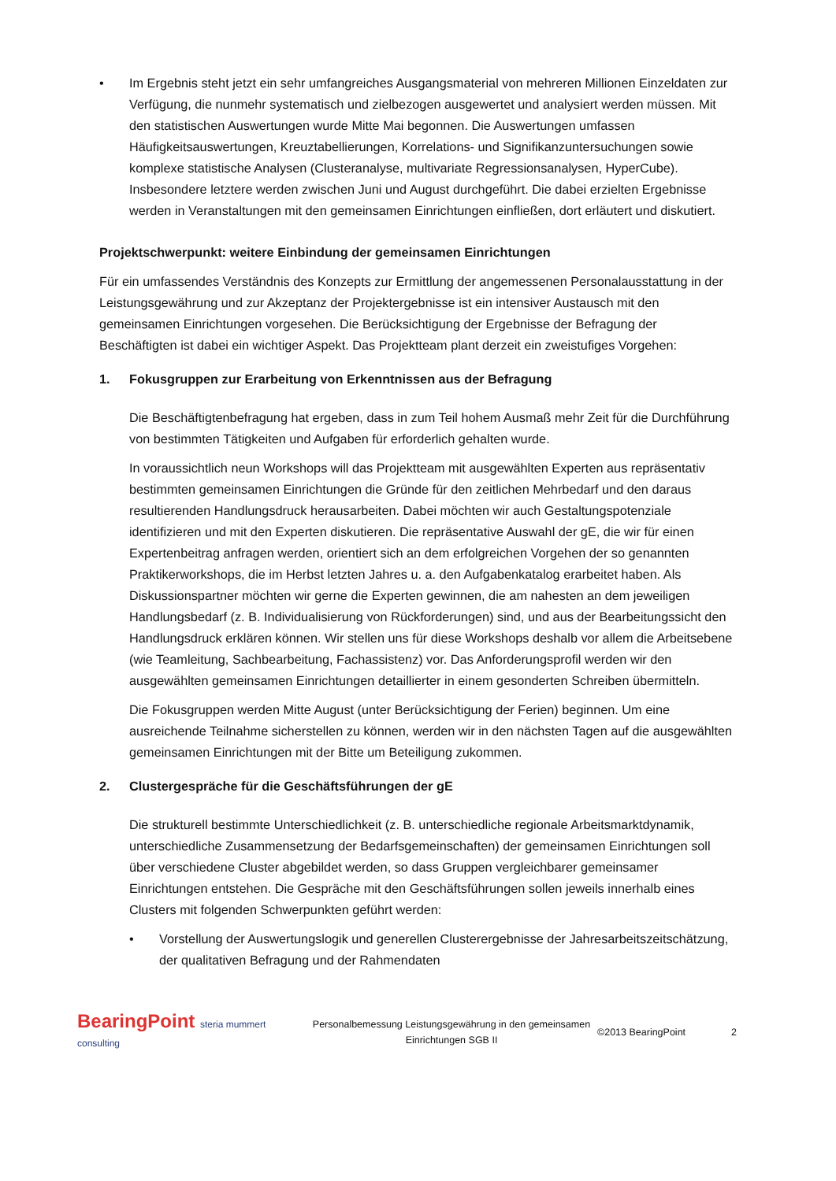• Im Ergebnis steht jetzt ein sehr umfangreiches Ausgangsmaterial von mehreren Millionen Einzeldaten zur Verfügung, die nunmehr systematisch und zielbezogen ausgewertet und analysiert werden müssen. Mit den statistischen Auswertungen wurde Mitte Mai begonnen. Die Auswertungen umfassen Häufigkeitsauswertungen, Kreuztabellierungen, Korrelations- und Signifikanzuntersuchungen sowie komplexe statistische Analysen (Clusteranalyse, multivariate Regressionsanalysen, HyperCube). Insbesondere letztere werden zwischen Juni und August durchgeführt. Die dabei erzielten Ergebnisse werden in Veranstaltungen mit den gemeinsamen Einrichtungen einfließen, dort erläutert und diskutiert.
Projektschwerpunkt: weitere Einbindung der gemeinsamen Einrichtungen
Für ein umfassendes Verständnis des Konzepts zur Ermittlung der angemessenen Personalausstattung in der Leistungsgewährung und zur Akzeptanz der Projektergebnisse ist ein intensiver Austausch mit den gemeinsamen Einrichtungen vorgesehen. Die Berücksichtigung der Ergebnisse der Befragung der Beschäftigten ist dabei ein wichtiger Aspekt. Das Projektteam plant derzeit ein zweistufiges Vorgehen:
1. Fokusgruppen zur Erarbeitung von Erkenntnissen aus der Befragung
Die Beschäftigtenbefragung hat ergeben, dass in zum Teil hohem Ausmaß mehr Zeit für die Durchführung von bestimmten Tätigkeiten und Aufgaben für erforderlich gehalten wurde.
In voraussichtlich neun Workshops will das Projektteam mit ausgewählten Experten aus repräsentativ bestimmten gemeinsamen Einrichtungen die Gründe für den zeitlichen Mehrbedarf und den daraus resultierenden Handlungsdruck herausarbeiten. Dabei möchten wir auch Gestaltungspotenziale identifizieren und mit den Experten diskutieren. Die repräsentative Auswahl der gE, die wir für einen Expertenbeitrag anfragen werden, orientiert sich an dem erfolgreichen Vorgehen der so genannten Praktikerworkshops, die im Herbst letzten Jahres u. a. den Aufgabenkatalog erarbeitet haben. Als Diskussionspartner möchten wir gerne die Experten gewinnen, die am nahesten an dem jeweiligen Handlungsbedarf (z. B. Individualisierung von Rückforderungen) sind, und aus der Bearbeitungssicht den Handlungsdruck erklären können. Wir stellen uns für diese Workshops deshalb vor allem die Arbeitsebene (wie Teamleitung, Sachbearbeitung, Fachassistenz) vor. Das Anforderungsprofil werden wir den ausgewählten gemeinsamen Einrichtungen detaillierter in einem gesonderten Schreiben übermitteln.
Die Fokusgruppen werden Mitte August (unter Berücksichtigung der Ferien) beginnen. Um eine ausreichende Teilnahme sicherstellen zu können, werden wir in den nächsten Tagen auf die ausgewählten gemeinsamen Einrichtungen mit der Bitte um Beteiligung zukommen.
2. Clustergespräche für die Geschäftsführungen der gE
Die strukturell bestimmte Unterschiedlichkeit (z. B. unterschiedliche regionale Arbeitsmarktdynamik, unterschiedliche Zusammensetzung der Bedarfsgemeinschaften) der gemeinsamen Einrichtungen soll über verschiedene Cluster abgebildet werden, so dass Gruppen vergleichbarer gemeinsamer Einrichtungen entstehen. Die Gespräche mit den Geschäftsführungen sollen jeweils innerhalb eines Clusters mit folgenden Schwerpunkten geführt werden:
• Vorstellung der Auswertungslogik und generellen Clusterergebnisse der Jahresarbeitszeitschätzung, der qualitativen Befragung und der Rahmendaten
BearingPoint steria mummert consulting
Personalbemessung Leistungsgewährung in den gemeinsamen Einrichtungen SGB II
©2013 BearingPoint 2